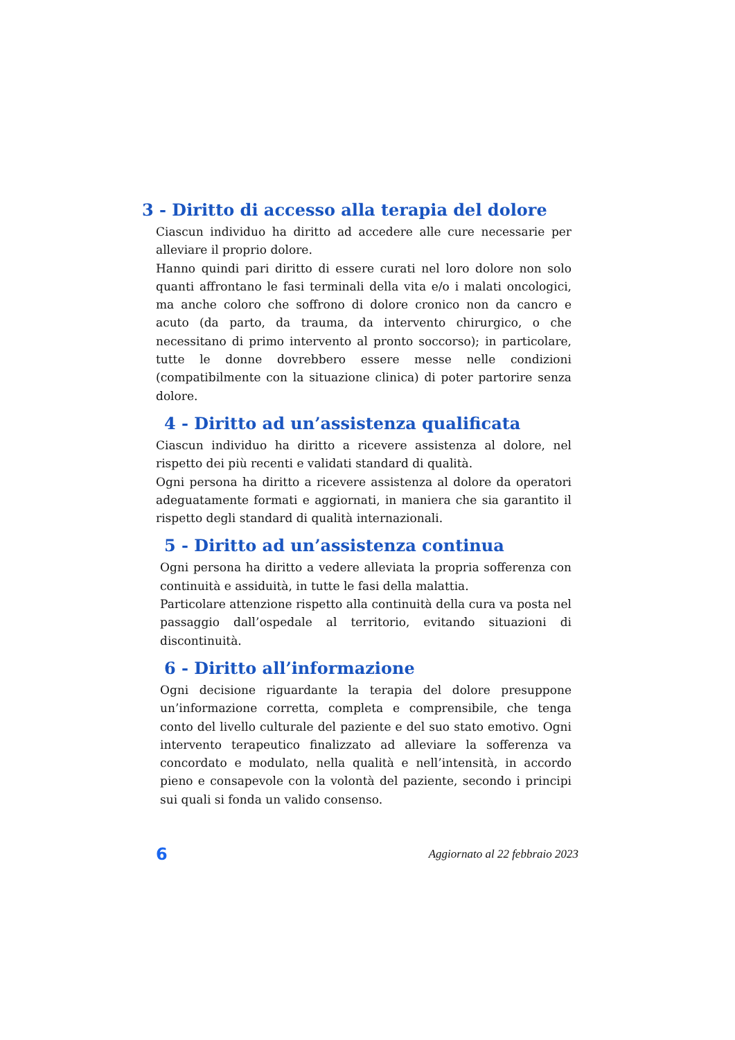3 - Diritto di accesso alla terapia del dolore
Ciascun individuo ha diritto ad accedere alle cure necessarie per alleviare il proprio dolore.
Hanno quindi pari diritto di essere curati nel loro dolore non solo quanti affrontano le fasi terminali della vita e/o i malati oncologici, ma anche coloro che soffrono di dolore cronico non da cancro e acuto (da parto, da trauma, da intervento chirurgico, o che necessitano di primo intervento al pronto soccorso); in particolare, tutte le donne dovrebbero essere messe nelle condizioni (compatibilmente con la situazione clinica) di poter partorire senza dolore.
4 - Diritto ad un’assistenza qualificata
Ciascun individuo ha diritto a ricevere assistenza al dolore, nel rispetto dei più recenti e validati standard di qualità.
Ogni persona ha diritto a ricevere assistenza al dolore da operatori adeguatamente formati e aggiornati, in maniera che sia garantito il rispetto degli standard di qualità internazionali.
5 - Diritto ad un’assistenza continua
Ogni persona ha diritto a vedere alleviata la propria sofferenza con continuità e assiduità, in tutte le fasi della malattia.
Particolare attenzione rispetto alla continuità della cura va posta nel passaggio dall’ospedale al territorio, evitando situazioni di discontinuità.
6 - Diritto all’informazione
Ogni decisione riguardante la terapia del dolore presuppone un’informazione corretta, completa e comprensibile, che tenga conto del livello culturale del paziente e del suo stato emotivo. Ogni intervento terapeutico finalizzato ad alleviare la sofferenza va concordato e modulato, nella qualità e nell’intensità, in accordo pieno e consapevole con la volontà del paziente, secondo i principi sui quali si fonda un valido consenso.
6 Aggiornato al 22 febbraio 2023